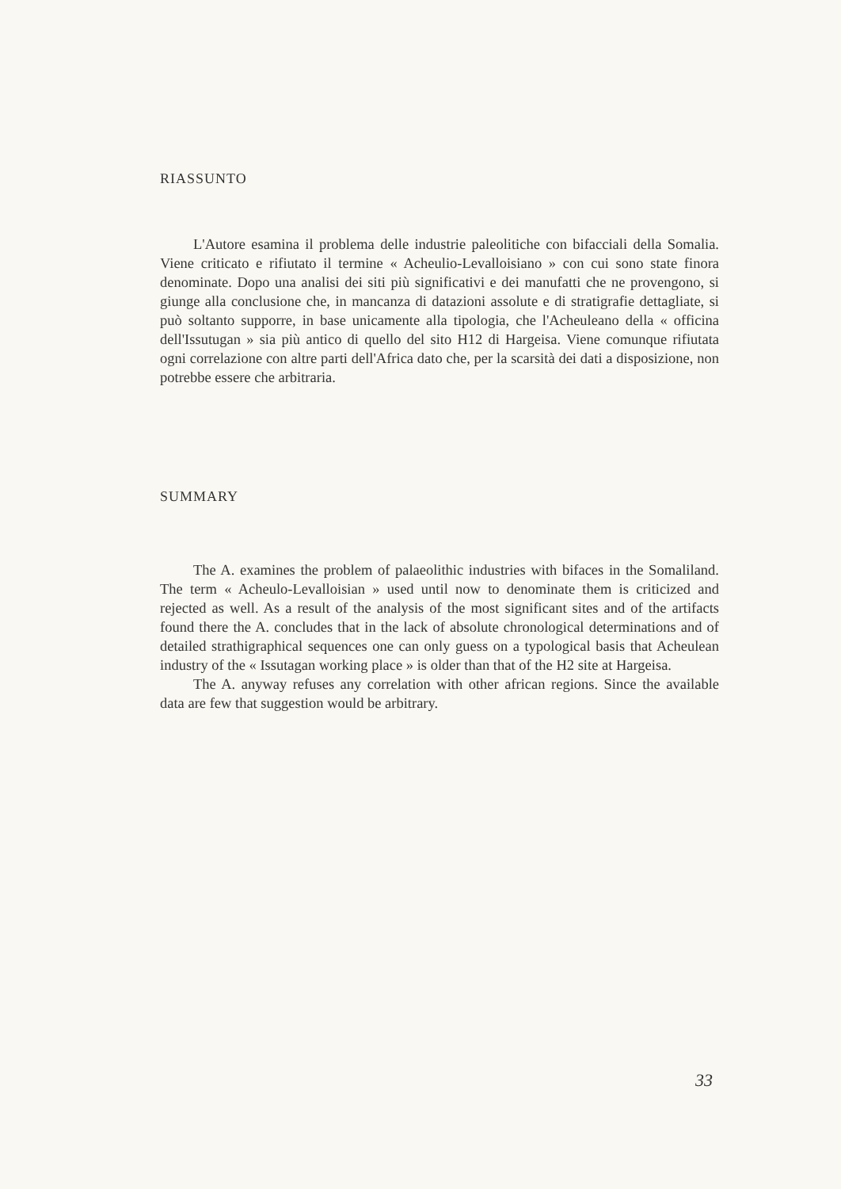RIASSUNTO
L'Autore esamina il problema delle industrie paleolitiche con bifacciali della Somalia. Viene criticato e rifiutato il termine « Acheulio-Levalloisiano » con cui sono state finora denominate. Dopo una analisi dei siti più significativi e dei manufatti che ne provengono, si giunge alla conclusione che, in mancanza di datazioni assolute e di stratigrafie dettagliate, si può soltanto supporre, in base unicamente alla tipologia, che l'Acheuleano della « officina dell'Issutugan » sia più antico di quello del sito H12 di Hargeisa. Viene comunque rifiutata ogni correlazione con altre parti dell'Africa dato che, per la scarsità dei dati a disposizione, non potrebbe essere che arbitraria.
SUMMARY
The A. examines the problem of palaeolithic industries with bifaces in the Somaliland. The term « Acheulo-Levalloisian » used until now to denominate them is criticized and rejected as well. As a result of the analysis of the most significant sites and of the artifacts found there the A. concludes that in the lack of absolute chronological determinations and of detailed strathigraphical sequences one can only guess on a typological basis that Acheulean industry of the « Issutagan working place » is older than that of the H2 site at Hargeisa.
The A. anyway refuses any correlation with other african regions. Since the available data are few that suggestion would be arbitrary.
33